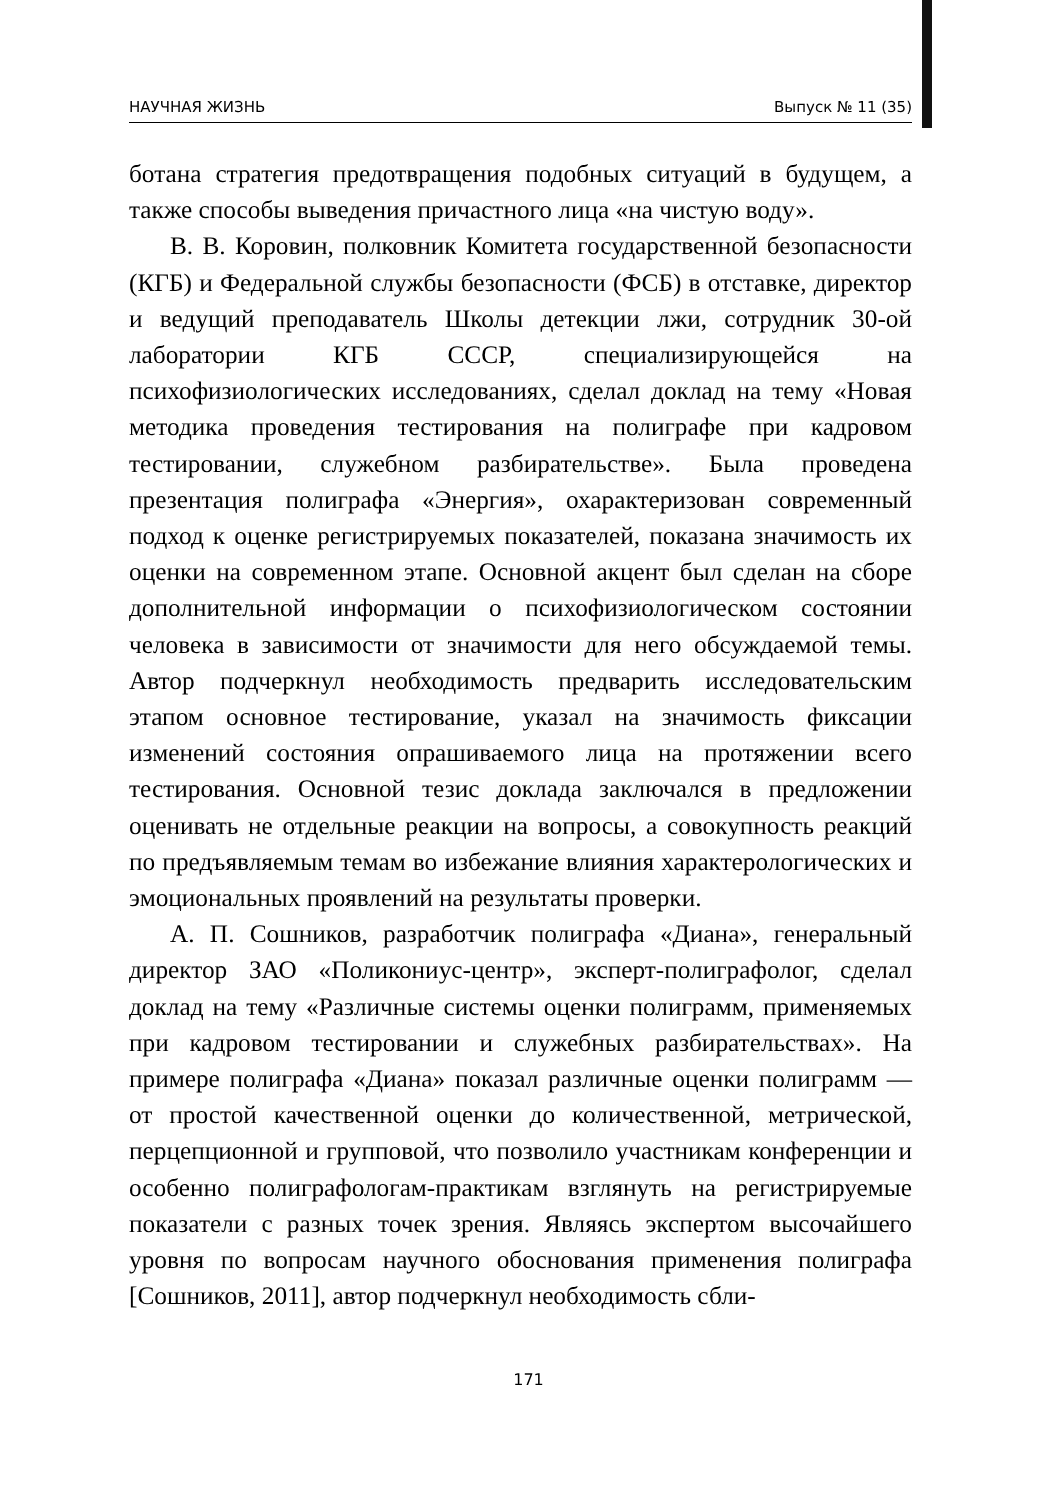НАУЧНАЯ ЖИЗНЬ Выпуск № 11 (35)
ботана стратегия предотвращения подобных ситуаций в будущем, а также способы выведения причастного лица «на чистую воду».
В. В. Коровин, полковник Комитета государственной безопасности (КГБ) и Федеральной службы безопасности (ФСБ) в отставке, директор и ведущий преподаватель Школы детекции лжи, сотрудник 30-ой лаборатории КГБ СССР, специализирующейся на психофизиологических исследованиях, сделал доклад на тему «Новая методика проведения тестирования на полиграфе при кадровом тестировании, служебном разбирательстве». Была проведена презентация полиграфа «Энергия», охарактеризован современный подход к оценке регистрируемых показателей, показана значимость их оценки на современном этапе. Основной акцент был сделан на сборе дополнительной информации о психофизиологическом состоянии человека в зависимости от значимости для него обсуждаемой темы. Автор подчеркнул необходимость предварить исследовательским этапом основное тестирование, указал на значимость фиксации изменений состояния опрашиваемого лица на протяжении всего тестирования. Основной тезис доклада заключался в предложении оценивать не отдельные реакции на вопросы, а совокупность реакций по предъявляемым темам во избежание влияния характерологических и эмоциональных проявлений на результаты проверки.
А. П. Сошников, разработчик полиграфа «Диана», генеральный директор ЗАО «Поликониус-центр», эксперт-полиграфолог, сделал доклад на тему «Различные системы оценки полиграмм, применяемых при кадровом тестировании и служебных разбирательствах». На примере полиграфа «Диана» показал различные оценки полиграмм — от простой качественной оценки до количественной, метрической, перцепционной и групповой, что позволило участникам конференции и особенно полиграфологам-практикам взглянуть на регистрируемые показатели с разных точек зрения. Являясь экспертом высочайшего уровня по вопросам научного обоснования применения полиграфа [Сошников, 2011], автор подчеркнул необходимость сбли-
171